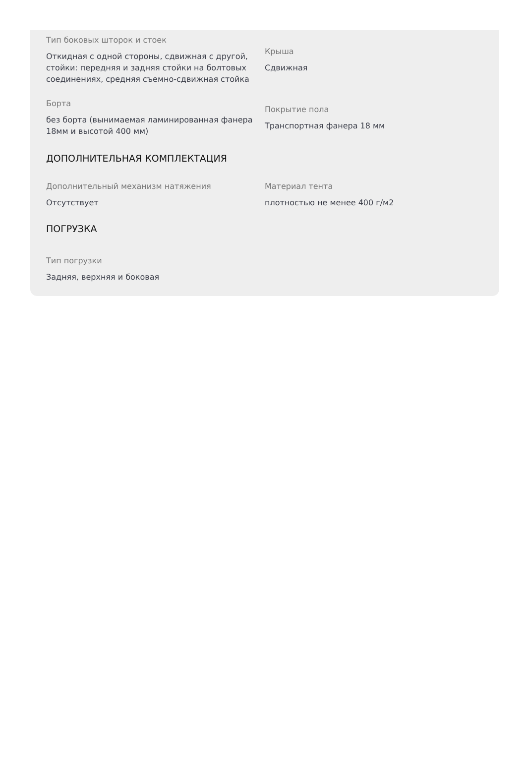Тип боковых шторок и стоек
Откидная с одной стороны, сдвижная с другой, стойки: передняя и задняя стойки на болтовых соединениях, средняя съемно-сдвижная стойка
Крыша
Сдвижная
Борта
без борта (вынимаемая ламинированная фанера 18мм и высотой 400 мм)
Покрытие пола
Транспортная фанера 18 мм
ДОПОЛНИТЕЛЬНАЯ КОМПЛЕКТАЦИЯ
Дополнительный механизм натяжения
Отсутствует
Материал тента
плотностью не менее 400 г/м2
ПОГРУЗКА
Тип погрузки
Задняя, верхняя и боковая